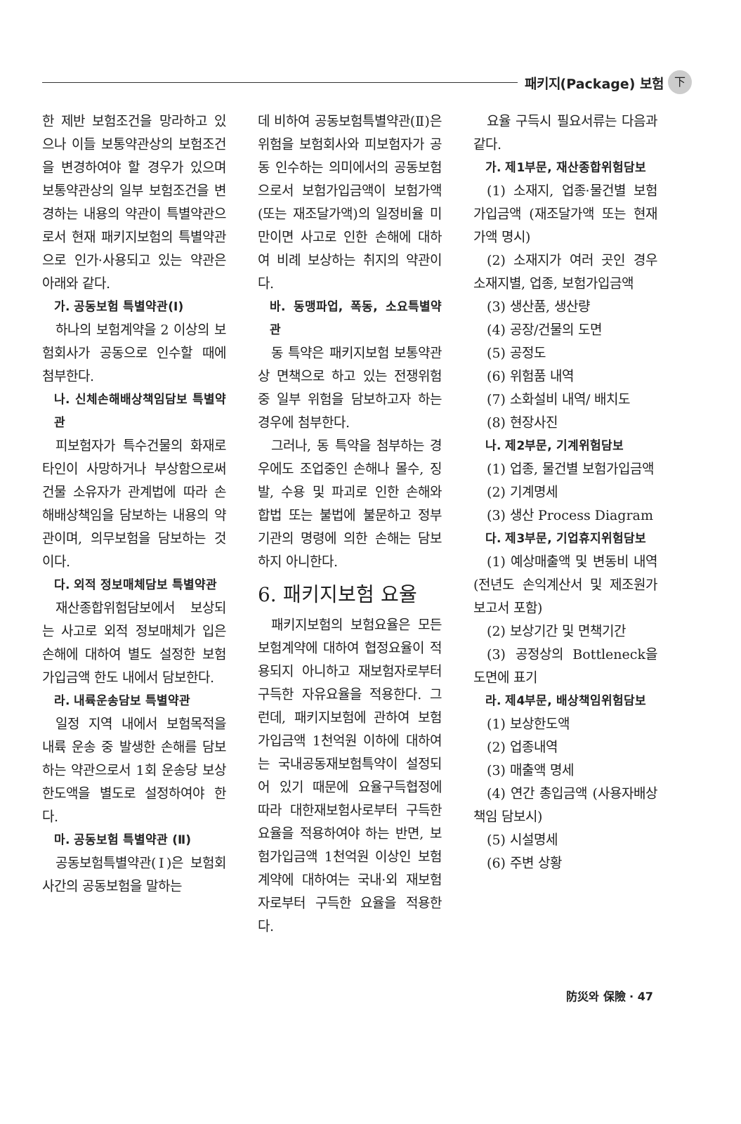패키지(Package) 보험 下
한 제반 보험조건을 망라하고 있으나 이들 보통약관상의 보험조건을 변경하여야 할 경우가 있으며 보통약관상의 일부 보험조건을 변경하는 내용의 약관이 특별약관으로서 현재 패키지보험의 특별약관으로 인가·사용되고 있는 약관은 아래와 같다.
가. 공동보험 특별약관(Ⅰ)
하나의 보험계약을 2 이상의 보험회사가 공동으로 인수할 때에 첨부한다.
나. 신체손해배상책임담보 특별약관
피보험자가 특수건물의 화재로 타인이 사망하거나 부상함으로써 건물 소유자가 관계법에 따라 손해배상책임을 담보하는 내용의 약관이며, 의무보험을 담보하는 것이다.
다. 외적 정보매체담보 특별약관
재산종합위험담보에서 보상되는 사고로 외적 정보매체가 입은 손해에 대하여 별도 설정한 보험가입금액 한도 내에서 담보한다.
라. 내륙운송담보 특별약관
일정 지역 내에서 보험목적을 내륙 운송 중 발생한 손해를 담보하는 약관으로서 1회 운송당 보상한도액을 별도로 설정하여야 한다.
마. 공동보험 특별약관 (Ⅱ)
공동보험특별약관(Ⅰ)은 보험회사간의 공동보험을 말하는
데 비하여 공동보험특별약관(Ⅱ)은 위험을 보험회사와 피보험자가 공동 인수하는 의미에서의 공동보험으로서 보험가입금액이 보험가액(또는 재조달가액)의 일정비율 미만이면 사고로 인한 손해에 대하여 비례 보상하는 취지의 약관이다.
바. 동맹파업, 폭동, 소요특별약관
동 특약은 패키지보험 보통약관상 면책으로 하고 있는 전쟁위험 중 일부 위험을 담보하고자 하는 경우에 첨부한다.
그러나, 동 특약을 첨부하는 경우에도 조업중인 손해나 몰수, 징발, 수용 및 파괴로 인한 손해와 합법 또는 불법에 불문하고 정부기관의 명령에 의한 손해는 담보하지 아니한다.
6. 패키지보험 요율
패키지보험의 보험요율은 모든 보험계약에 대하여 협정요율이 적용되지 아니하고 재보험자로부터 구득한 자유요율을 적용한다. 그런데, 패키지보험에 관하여 보험가입금액 1천억원 이하에 대하여는 국내공동재보험특약이 설정되어 있기 때문에 요율구득협정에 따라 대한재보험사로부터 구득한 요율을 적용하여야 하는 반면, 보험가입금액 1천억원 이상인 보험계약에 대하여는 국내·외 재보험자로부터 구득한 요율을 적용한다.
요율 구득시 필요서류는 다음과 같다.
가. 제1부문, 재산종합위험담보
(1) 소재지, 업종·물건별 보험가입금액 (재조달가액 또는 현재가액 명시)
(2) 소재지가 여러 곳인 경우 소재지별, 업종, 보험가입금액
(3) 생산품, 생산량
(4) 공장/건물의 도면
(5) 공정도
(6) 위험품 내역
(7) 소화설비 내역/ 배치도
(8) 현장사진
나. 제2부문, 기계위험담보
(1) 업종, 물건별 보험가입금액
(2) 기계명세
(3) 생산 Process Diagram
다. 제3부문, 기업휴지위험담보
(1) 예상매출액 및 변동비 내역 (전년도 손익계산서 및 제조원가 보고서 포함)
(2) 보상기간 및 면책기간
(3) 공정상의 Bottleneck을 도면에 표기
라. 제4부문, 배상책임위험담보
(1) 보상한도액
(2) 업종내역
(3) 매출액 명세
(4) 연간 총입금액 (사용자배상책임 담보시)
(5) 시설명세
(6) 주변 상황
防災와 保險 · 47